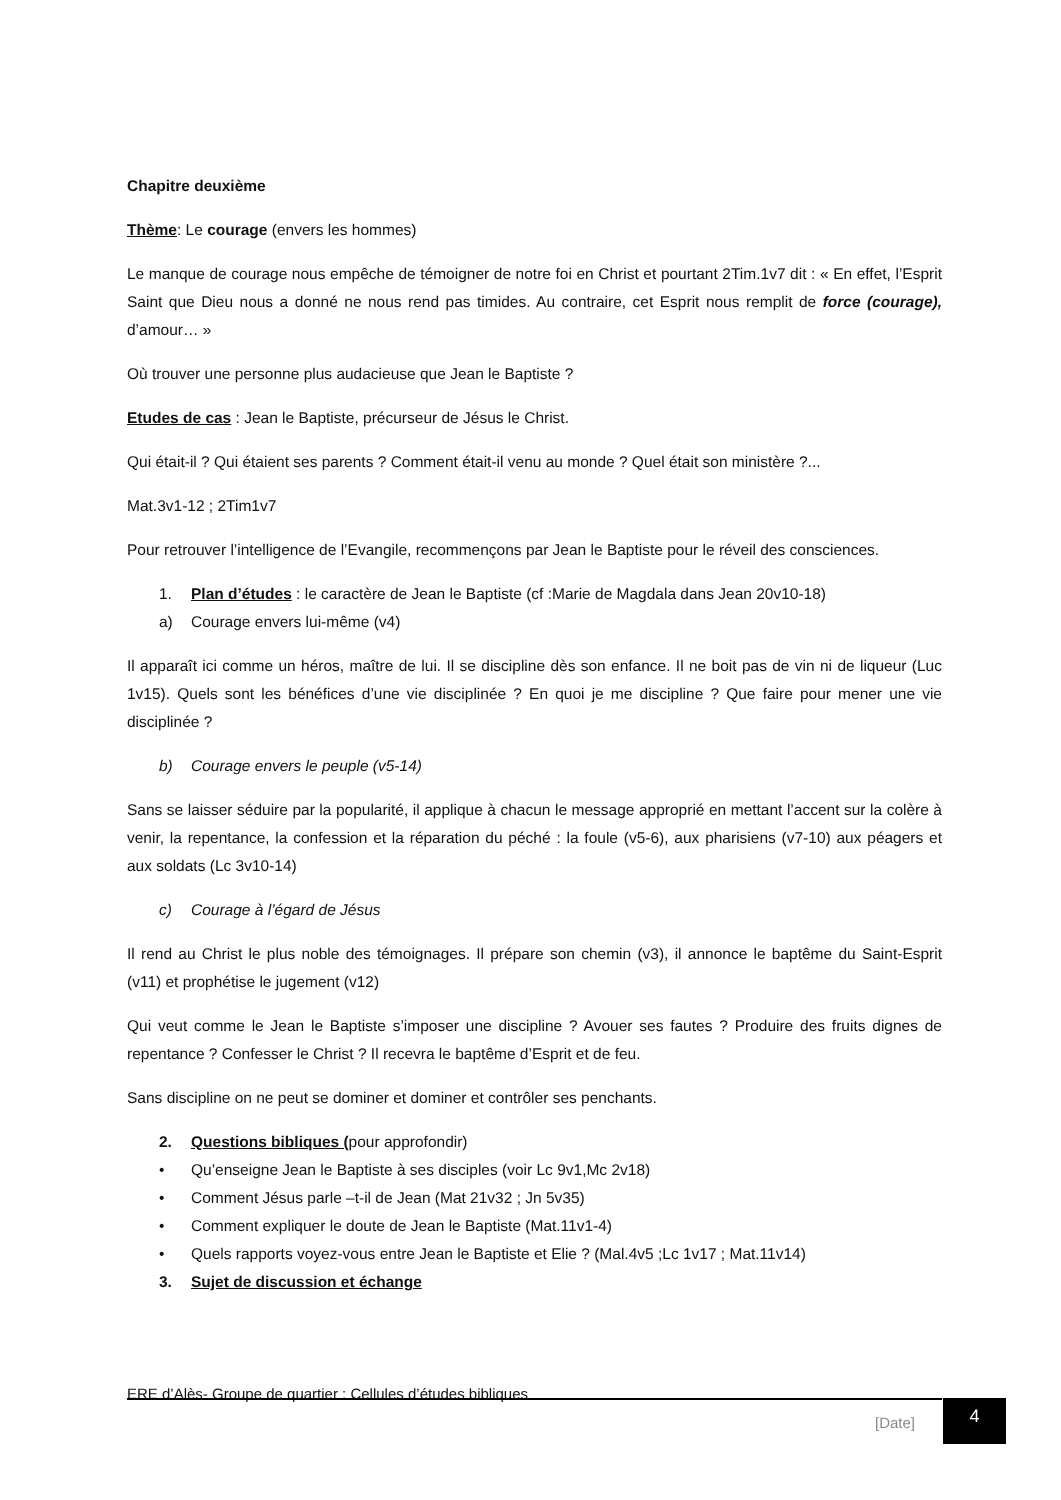Chapitre deuxième
Thème: Le courage (envers les hommes)
Le manque de courage nous empêche de témoigner de notre foi en Christ et pourtant 2Tim.1v7 dit : « En effet, l’Esprit Saint que Dieu nous a donné ne nous rend pas timides. Au contraire, cet Esprit nous remplit de force (courage), d’amour… »
Où trouver une personne plus audacieuse que Jean le Baptiste ?
Etudes de cas : Jean le Baptiste, précurseur de Jésus le Christ.
Qui était-il ? Qui étaient ses parents ? Comment était-il venu au monde ? Quel était son ministère ?...
Mat.3v1-12 ; 2Tim1v7
Pour retrouver l’intelligence de l’Evangile, recommençons par Jean le Baptiste pour le réveil des consciences.
1. Plan d’études : le caractère de Jean le Baptiste (cf :Marie de Magdala dans Jean 20v10-18)
a) Courage envers lui-même (v4)
Il apparaît ici comme un héros, maître de lui. Il se discipline dès son enfance. Il ne boit pas de vin ni de liqueur (Luc 1v15). Quels sont les bénéfices d’une vie disciplinée ? En quoi je me discipline ? Que faire pour mener une vie disciplinée ?
b) Courage envers le peuple (v5-14)
Sans se laisser séduire par la popularité, il applique à chacun le message approprié en mettant l’accent sur la colère à venir, la repentance, la confession et la réparation du péché : la foule (v5-6), aux pharisiens (v7-10) aux péagers et aux soldats (Lc 3v10-14)
c) Courage à l’égard de Jésus
Il rend au Christ le plus noble des témoignages. Il prépare son chemin (v3), il annonce le baptême du Saint-Esprit (v11) et prophétise le jugement (v12)
Qui veut comme le Jean le Baptiste s’imposer une discipline ? Avouer ses fautes ? Produire des fruits dignes de repentance ? Confesser le Christ ? Il recevra le baptême d’Esprit et de feu.
Sans discipline on ne peut se dominer et dominer et contrôler ses penchants.
2. Questions bibliques (pour approfondir)
• Qu’enseigne Jean le Baptiste à ses disciples (voir Lc 9v1,Mc 2v18)
• Comment Jésus parle –t-il de Jean (Mat 21v32 ; Jn 5v35)
• Comment expliquer le doute de Jean le Baptiste (Mat.11v1-4)
• Quels rapports voyez-vous entre Jean le Baptiste et Elie ? (Mal.4v5 ;Lc 1v17 ; Mat.11v14)
3. Sujet de discussion et échange
ERE d’Alès- Groupe de quartier : Cellules d’études bibliques
[Date]
4